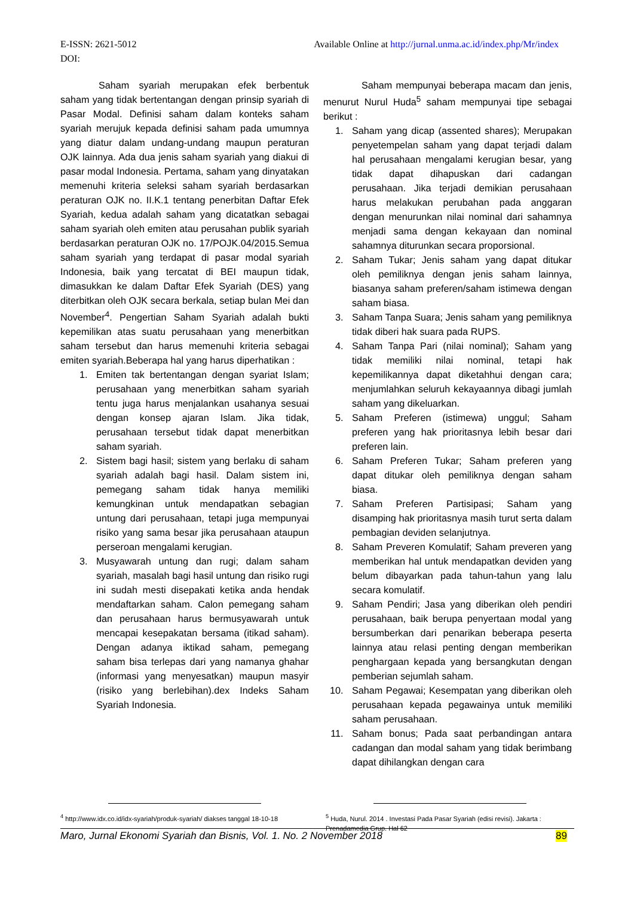Available Online at http://jurnal.unma.ac.id/index.php/Mr/index E-ISSN: 2621-5012
DOI:
Saham syariah merupakan efek berbentuk saham yang tidak bertentangan dengan prinsip syariah di Pasar Modal. Definisi saham dalam konteks saham syariah merujuk kepada definisi saham pada umumnya yang diatur dalam undang-undang maupun peraturan OJK lainnya. Ada dua jenis saham syariah yang diakui di pasar modal Indonesia. Pertama, saham yang dinyatakan memenuhi kriteria seleksi saham syariah berdasarkan peraturan OJK no. II.K.1 tentang penerbitan Daftar Efek Syariah, kedua adalah saham yang dicatatkan sebagai saham syariah oleh emiten atau perusahan publik syariah berdasarkan peraturan OJK no. 17/POJK.04/2015.Semua saham syariah yang terdapat di pasar modal syariah Indonesia, baik yang tercatat di BEI maupun tidak, dimasukkan ke dalam Daftar Efek Syariah (DES) yang diterbitkan oleh OJK secara berkala, setiap bulan Mei dan November<sup>4</sup>. Pengertian Saham Syariah adalah bukti kepemilikan atas suatu perusahaan yang menerbitkan saham tersebut dan harus memenuhi kriteria sebagai emiten syariah.Beberapa hal yang harus diperhatikan :
1. Emiten tak bertentangan dengan syariat Islam; perusahaan yang menerbitkan saham syariah tentu juga harus menjalankan usahanya sesuai dengan konsep ajaran Islam. Jika tidak, perusahaan tersebut tidak dapat menerbitkan saham syariah.
2. Sistem bagi hasil; sistem yang berlaku di saham syariah adalah bagi hasil. Dalam sistem ini, pemegang saham tidak hanya memiliki kemungkinan untuk mendapatkan sebagian untung dari perusahaan, tetapi juga mempunyai risiko yang sama besar jika perusahaan ataupun perseroan mengalami kerugian.
3. Musyawarah untung dan rugi; dalam saham syariah, masalah bagi hasil untung dan risiko rugi ini sudah mesti disepakati ketika anda hendak mendaftarkan saham. Calon pemegang saham dan perusahaan harus bermusyawarah untuk mencapai kesepakatan bersama (itikad saham). Dengan adanya iktikad saham, pemegang saham bisa terlepas dari yang namanya ghahar (informasi yang menyesatkan) maupun masyir (risiko yang berlebihan).dex Indeks Saham Syariah Indonesia.
Saham mempunyai beberapa macam dan jenis, menurut Nurul Huda<sup>5</sup> saham mempunyai tipe sebagai berikut :
1. Saham yang dicap (assented shares); Merupakan penyetempelan saham yang dapat terjadi dalam hal perusahaan mengalami kerugian besar, yang tidak dapat dihapuskan dari cadangan perusahaan. Jika terjadi demikian perusahaan harus melakukan perubahan pada anggaran dengan menurunkan nilai nominal dari sahamnya menjadi sama dengan kekayaan dan nominal sahamnya diturunkan secara proporsional.
2. Saham Tukar; Jenis saham yang dapat ditukar oleh pemiliknya dengan jenis saham lainnya, biasanya saham preferen/saham istimewa dengan saham biasa.
3. Saham Tanpa Suara; Jenis saham yang pemiliknya tidak diberi hak suara pada RUPS.
4. Saham Tanpa Pari (nilai nominal); Saham yang tidak memiliki nilai nominal, tetapi hak kepemilikannya dapat diketahhui dengan cara; menjumlahkan seluruh kekayaannya dibagi jumlah saham yang dikeluarkan.
5. Saham Preferen (istimewa) unggul; Saham preferen yang hak prioritasnya lebih besar dari preferen lain.
6. Saham Preferen Tukar; Saham preferen yang dapat ditukar oleh pemiliknya dengan saham biasa.
7. Saham Preferen Partisipasi; Saham yang disamping hak prioritasnya masih turut serta dalam pembagian deviden selanjutnya.
8. Saham Preveren Komulatif; Saham preveren yang memberikan hal untuk mendapatkan deviden yang belum dibayarkan pada tahun-tahun yang lalu secara komulatif.
9. Saham Pendiri; Jasa yang diberikan oleh pendiri perusahaan, baik berupa penyertaan modal yang bersumberkan dari penarikan beberapa peserta lainnya atau relasi penting dengan memberikan penghargaan kepada yang bersangkutan dengan pemberian sejumlah saham.
10. Saham Pegawai; Kesempatan yang diberikan oleh perusahaan kepada pegawainya untuk memiliki saham perusahaan.
11. Saham bonus; Pada saat perbandingan antara cadangan dan modal saham yang tidak berimbang dapat dihilangkan dengan cara
<sup>4</sup> http://www.idx.co.id/idx-syariah/produk-syariah/ diakses tanggal 18-10-18
<sup>5</sup> Huda, Nurul. 2014 . Investasi Pada Pasar Syariah (edisi revisi). Jakarta : Prenadamedia Grup. Hal 62
89 Maro, Jurnal Ekonomi Syariah dan Bisnis, Vol. 1. No. 2 November 2018